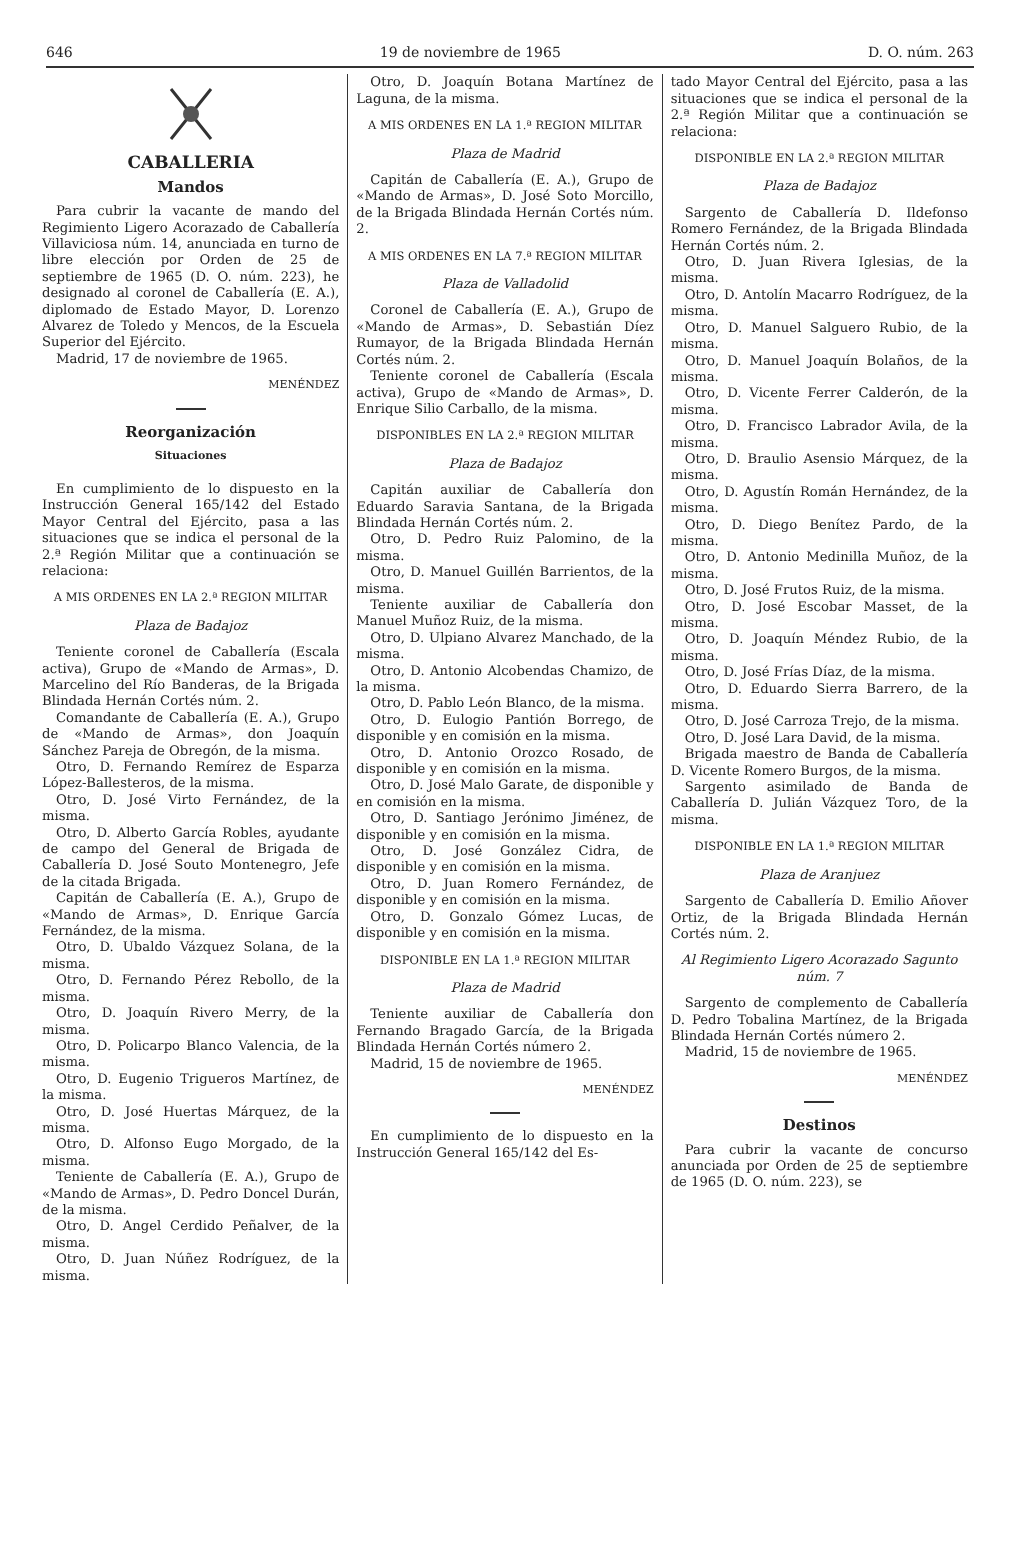646 19 de noviembre de 1965 D. O. núm. 263
CABALLERIA
Mandos
Para cubrir la vacante de mando del Regimiento Ligero Acorazado de Caballería Villaviciosa núm. 14, anunciada en turno de libre elección por Orden de 25 de septiembre de 1965 (D. O. núm. 223), he designado al coronel de Caballería (E. A.), diplomado de Estado Mayor, D. Lorenzo Alvarez de Toledo y Mencos, de la Escuela Superior del Ejército.
Madrid, 17 de noviembre de 1965.
MENÉNDEZ
Reorganización
Situaciones
En cumplimiento de lo dispuesto en la Instrucción General 165/142 del Estado Mayor Central del Ejército, pasa a las situaciones que se indica el personal de la 2.ª Región Militar que a continuación se relaciona:
A MIS ORDENES EN LA 2.ª REGION MILITAR
Plaza de Badajoz
Teniente coronel de Caballería (Escala activa), Grupo de «Mando de Armas», D. Marcelino del Río Banderas, de la Brigada Blindada Hernán Cortés núm. 2.
Comandante de Caballería (E. A.), Grupo de «Mando de Armas», don Joaquín Sánchez Pareja de Obregón, de la misma.
Otro, D. Fernando Remírez de Esparza López-Ballesteros, de la misma.
Otro, D. José Virto Fernández, de la misma.
Otro, D. Alberto García Robles, ayudante de campo del General de Brigada de Caballería D. José Souto Montenegro, Jefe de la citada Brigada.
Capitán de Caballería (E. A.), Grupo de «Mando de Armas», D. Enrique García Fernández, de la misma.
Otro, D. Ubaldo Vázquez Solana, de la misma.
Otro, D. Fernando Pérez Rebollo, de la misma.
Otro, D. Joaquín Rivero Merry, de la misma.
Otro, D. Policarpo Blanco Valencia, de la misma.
Otro, D. Eugenio Trigueros Martínez, de la misma.
Otro, D. José Huertas Márquez, de la misma.
Otro, D. Alfonso Eugo Morgado, de la misma.
Teniente de Caballería (E. A.), Grupo de «Mando de Armas», D. Pedro Doncel Durán, de la misma.
Otro, D. Angel Cerdido Peñalver, de la misma.
Otro, D. Juan Núñez Rodríguez, de la misma.
Otro, D. Joaquín Botana Martínez de Laguna, de la misma.
A MIS ORDENES EN LA 1.ª REGION MILITAR
Plaza de Madrid
Capitán de Caballería (E. A.), Grupo de «Mando de Armas», D. José Soto Morcillo, de la Brigada Blindada Hernán Cortés núm. 2.
A MIS ORDENES EN LA 7.ª REGION MILITAR
Plaza de Valladolid
Coronel de Caballería (E. A.), Grupo de «Mando de Armas», D. Sebastián Díez Rumayor, de la Brigada Blindada Hernán Cortés núm. 2.
Teniente coronel de Caballería (Escala activa), Grupo de «Mando de Armas», D. Enrique Silio Carballo, de la misma.
DISPONIBLES EN LA 2.ª REGION MILITAR
Plaza de Badajoz
Capitán auxiliar de Caballería don Eduardo Saravia Santana, de la Brigada Blindada Hernán Cortés núm. 2.
Otro, D. Pedro Ruiz Palomino, de la misma.
Otro, D. Manuel Guillén Barrientos, de la misma.
Teniente auxiliar de Caballería don Manuel Muñoz Ruiz, de la misma.
Otro, D. Ulpiano Alvarez Manchado, de la misma.
Otro, D. Antonio Alcobendas Chamizo, de la misma.
Otro, D. Pablo León Blanco, de la misma.
Otro, D. Eulogio Pantión Borrego, de disponible y en comisión en la misma.
Otro, D. Antonio Orozco Rosado, de disponible y en comisión en la misma.
Otro, D. José Malo Garate, de disponible y en comisión en la misma.
Otro, D. Santiago Jerónimo Jiménez, de disponible y en comisión en la misma.
Otro, D. José González Cidra, de disponible y en comisión en la misma.
Otro, D. Juan Romero Fernández, de disponible y en comisión en la misma.
Otro, D. Gonzalo Gómez Lucas, de disponible y en comisión en la misma.
DISPONIBLE EN LA 1.ª REGION MILITAR
Plaza de Madrid
Teniente auxiliar de Caballería don Fernando Bragado García, de la Brigada Blindada Hernán Cortés número 2.
Madrid, 15 de noviembre de 1965.
MENÉNDEZ
En cumplimiento de lo dispuesto en la Instrucción General 165/142 del Es-
tado Mayor Central del Ejército, pasa a las situaciones que se indica el personal de la 2.ª Región Militar que a continuación se relaciona:
DISPONIBLE EN LA 2.ª REGION MILITAR
Plaza de Badajoz
Sargento de Caballería D. Ildefonso Romero Fernández, de la Brigada Blindada Hernán Cortés núm. 2.
Otro, D. Juan Rivera Iglesias, de la misma.
Otro, D. Antolín Macarro Rodríguez, de la misma.
Otro, D. Manuel Salguero Rubio, de la misma.
Otro, D. Manuel Joaquín Bolaños, de la misma.
Otro, D. Vicente Ferrer Calderón, de la misma.
Otro, D. Francisco Labrador Avila, de la misma.
Otro, D. Braulio Asensio Márquez, de la misma.
Otro, D. Agustín Román Hernández, de la misma.
Otro, D. Diego Benítez Pardo, de la misma.
Otro, D. Antonio Medinilla Muñoz, de la misma.
Otro, D. José Frutos Ruiz, de la misma.
Otro, D. José Escobar Masset, de la misma.
Otro, D. Joaquín Méndez Rubio, de la misma.
Otro, D. José Frías Díaz, de la misma.
Otro, D. Eduardo Sierra Barrero, de la misma.
Otro, D. José Carroza Trejo, de la misma.
Otro, D. José Lara David, de la misma.
Brigada maestro de Banda de Caballería D. Vicente Romero Burgos, de la misma.
Sargento asimilado de Banda de Caballería D. Julián Vázquez Toro, de la misma.
DISPONIBLE EN LA 1.ª REGION MILITAR
Plaza de Aranjuez
Sargento de Caballería D. Emilio Añover Ortiz, de la Brigada Blindada Hernán Cortés núm. 2.
Al Regimiento Ligero Acorazado Sagunto núm. 7
Sargento de complemento de Caballería D. Pedro Tobalina Martínez, de la Brigada Blindada Hernán Cortés número 2.
Madrid, 15 de noviembre de 1965.
MENÉNDEZ
Destinos
Para cubrir la vacante de concurso anunciada por Orden de 25 de septiembre de 1965 (D. O. núm. 223), se